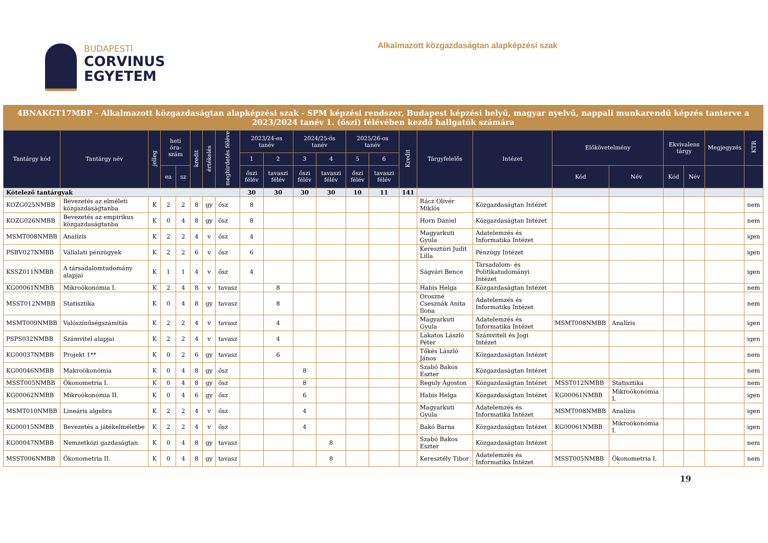BUDAPESTI
CORVINUS
EGYETEM
Alkalmazott közgazdaságtan alapképzési szak
| 4BNAKGT17MBP - Alkalmazott közgazdaságtan alapképzési szak - SPM képzési rendszer, Budapest képzési helyű, magyar nyelvű, nappali munkarendű képzés tanterve a 2023/2024 tanév 1. (őszi) félévében kezdő hallgatók számára | | | | | | | | | | | | | | | | | | | | | | |
| Tantárgy kód | Tantárgy név | jelleg | heti óra-szám | | kredit | értékelés | meghirdetés féléve | 2023/24-es tanév | | 2024/25-ös tanév | | 2025/26-os tanév | | Kredit | Tárgyfelelős | Intézet | Előkövetelmény | | Ekvivalens tárgy | | Megjegyzés | KTR |
| | | | | | | | | 1 | 2 | 3 | 4 | 5 | 6 | | | | | | | | | |
| | | | ea | sz | | | | őszi félév | tavaszi félév | őszi félév | tavaszi félév | őszi félév | tavaszi félév | | | | Kód | Név | Kód | Név | | |
| Kötelező tantárgyak | | | | | | | | 30 | 30 | 30 | 30 | 10 | 11 | 141 | | | | | | | | |
| KOZG025NMBB | Bevezetés az elméleti közgazdaságtanba | K | 2 | 2 | 8 | gy | ősz | 8 | | | | | | | Rácz Olivér Miklós | Közgazdaságtan Intézet | | | | | | nem |
| KOZG026NMBB | Bevezetés az empirikus közgazdaságtanba | K | 0 | 4 | 8 | gy | ősz | 8 | | | | | | | Horn Dániel | Közgazdaságtan Intézet | | | | | | nem |
| MSMT008NMBB | Analízis | K | 2 | 2 | 4 | v | ősz | 4 | | | | | | | Magyarkuti Gyula | Adatelemzés és Informatika Intézet | | | | | | igen |
| PSBV027NMBB | Vállalati pénzügyek | K | 2 | 2 | 6 | v | ősz | 6 | | | | | | | Keresztúri Judit Lilla | Pénzügy Intézet | | | | | | igen |
| KSSZ011NMBB | A társadalomtudomány alapjai | K | 1 | 1 | 4 | v | ősz | 4 | | | | | | | Ságvári Bence | Társadalom- és Politikatudományi Intézet | | | | | | igen |
| KG00061NMBB | Mikroökonómia I. | K | 2 | 4 | 8 | v | tavasz | | 8 | | | | | | Habis Helga | Közgazdaságtan Intézet | | | | | | nem |
| MSST012NMBB | Statisztika | K | 0 | 4 | 8 | gy | tavasz | | 8 | | | | | | Oroszné Csesznák Anita Ilona | Adatelemzés és Informatika Intézet | | | | | | nem |
| MSMT009NMBB | Valószínűségszámítás | K | 2 | 2 | 4 | v | tavasz | | 4 | | | | | | Magyarkuti Gyula | Adatelemzés és Informatika Intézet | MSMT008NMBB | Analízis | | | | igen |
| PSPS032NMBB | Számvitel alapjai | K | 2 | 2 | 4 | v | tavasz | | 4 | | | | | | Lakatos László Péter | Számviteli és Jogi Intézet | | | | | | igen |
| KG00037NMBB | Projekt 1** | K | 0 | 2 | 6 | gy | tavasz | | 6 | | | | | | Tőkés László János | Közgazdaságtan Intézet | | | | | | nem |
| KG00046NMBB | Makroökonómia | K | 0 | 4 | 8 | gy | ősz | | | 8 | | | | | Szabó Bakos Eszter | Közgazdaságtan Intézet | | | | | | nem |
| MSST005NMBB | Ökonometria I. | K | 0 | 4 | 8 | gy | ősz | | | 8 | | | | | Reguly Ágoston | Közgazdaságtan Intézet | MSST012NMBB | Statisztika | | | | nem |
| KG00062NMBB | Mikroökonómia II. | K | 0 | 4 | 6 | gy | ősz | | | 6 | | | | | Habis Helga | Közgazdaságtan Intézet | KG00061NMBB | Mikroökonómia I. | | | | igen |
| MSMT010NMBB | Lineáris algebra | K | 2 | 2 | 4 | v | ősz | | | 4 | | | | | Magyarkuti Gyula | Adatelemzés és Informatika Intézet | MSMT008NMBB | Analízis | | | | igen |
| KG00015NMBB | Bevezetés a játékelméletbe | K | 2 | 2 | 4 | v | ősz | | | 4 | | | | | Bakó Barna | Közgazdaságtan Intézet | KG00061NMBB | Mikroökonómia I. | | | | igen |
| KG00047NMBB | Nemzetközi gazdaságtan | K | 0 | 4 | 8 | gy | tavasz | | | | 8 | | | | Szabó Bakos Eszter | Közgazdaságtan Intézet | | | | | | nem |
| MSST006NMBB | Ökonometria II. | K | 0 | 4 | 8 | gy | tavasz | | | | 8 | | | | Keresztély Tibor | Adatelemzés és Informatika Intézet | MSST005NMBB | Ökonometria I. | | | | nem |
19